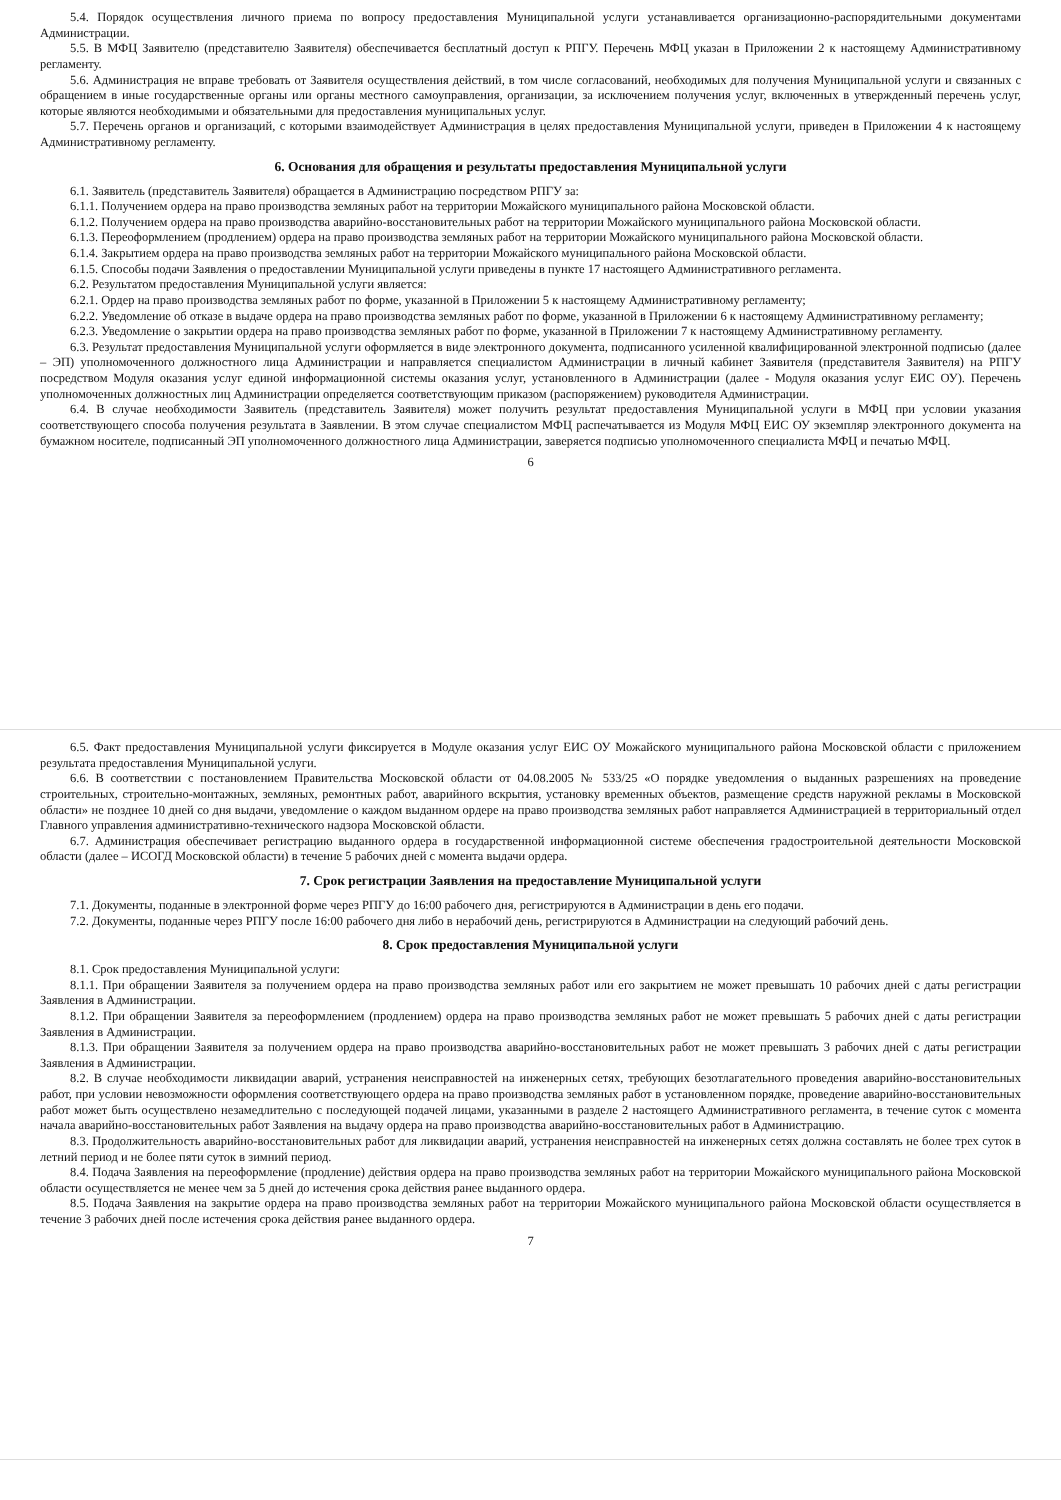5.4. Порядок осуществления личного приема по вопросу предоставления Муниципальной услуги устанавливается организационно-распорядительными документами Администрации.
5.5. В МФЦ Заявителю (представителю Заявителя) обеспечивается бесплатный доступ к РПГУ. Перечень МФЦ указан в Приложении 2 к настоящему Административному регламенту.
5.6. Администрация не вправе требовать от Заявителя осуществления действий, в том числе согласований, необходимых для получения Муниципальной услуги и связанных с обращением в иные государственные органы или органы местного самоуправления, организации, за исключением получения услуг, включенных в утвержденный перечень услуг, которые являются необходимыми и обязательными для предоставления муниципальных услуг.
5.7. Перечень органов и организаций, с которыми взаимодействует Администрация в целях предоставления Муниципальной услуги, приведен в Приложении 4 к настоящему Административному регламенту.
6. Основания для обращения и результаты предоставления Муниципальной услуги
6.1. Заявитель (представитель Заявителя) обращается в Администрацию посредством РПГУ за:
6.1.1. Получением ордера на право производства земляных работ на территории Можайского муниципального района Московской области.
6.1.2. Получением ордера на право производства аварийно-восстановительных работ на территории Можайского муниципального района Московской области.
6.1.3. Переоформлением (продлением) ордера на право производства земляных работ на территории Можайского муниципального района Московской области.
6.1.4. Закрытием ордера на право производства земляных работ на территории Можайского муниципального района Московской области.
6.1.5. Способы подачи Заявления о предоставлении Муниципальной услуги приведены в пункте 17 настоящего Административного регламента.
6.2. Результатом предоставления Муниципальной услуги является:
6.2.1. Ордер на право производства земляных работ по форме, указанной в Приложении 5 к настоящему Административному регламенту;
6.2.2. Уведомление об отказе в выдаче ордера на право производства земляных работ по форме, указанной в Приложении 6 к настоящему Административному регламенту;
6.2.3. Уведомление о закрытии ордера на право производства земляных работ по форме, указанной в Приложении 7 к настоящему Административному регламенту.
6.3. Результат предоставления Муниципальной услуги оформляется в виде электронного документа, подписанного усиленной квалифицированной электронной подписью (далее – ЭП) уполномоченного должностного лица Администрации и направляется специалистом Администрации в личный кабинет Заявителя (представителя Заявителя) на РПГУ посредством Модуля оказания услуг единой информационной системы оказания услуг, установленного в Администрации (далее - Модуля оказания услуг ЕИС ОУ). Перечень уполномоченных должностных лиц Администрации определяется соответствующим приказом (распоряжением) руководителя Администрации.
6.4. В случае необходимости Заявитель (представитель Заявителя) может получить результат предоставления Муниципальной услуги в МФЦ при условии указания соответствующего способа получения результата в Заявлении. В этом случае специалистом МФЦ распечатывается из Модуля МФЦ ЕИС ОУ экземпляр электронного документа на бумажном носителе, подписанный ЭП уполномоченного должностного лица Администрации, заверяется подписью уполномоченного специалиста МФЦ и печатью МФЦ.
6
6.5. Факт предоставления Муниципальной услуги фиксируется в Модуле оказания услуг ЕИС ОУ Можайского муниципального района Московской области с приложением результата предоставления Муниципальной услуги.
6.6. В соответствии с постановлением Правительства Московской области от 04.08.2005 № 533/25 «О порядке уведомления о выданных разрешениях на проведение строительных, строительно-монтажных, земляных, ремонтных работ, аварийного вскрытия, установку временных объектов, размещение средств наружной рекламы в Московской области» не позднее 10 дней со дня выдачи, уведомление о каждом выданном ордере на право производства земляных работ направляется Администрацией в территориальный отдел Главного управления административно-технического надзора Московской области.
6.7. Администрация обеспечивает регистрацию выданного ордера в государственной информационной системе обеспечения градостроительной деятельности Московской области (далее – ИСОГД Московской области) в течение 5 рабочих дней с момента выдачи ордера.
7. Срок регистрации Заявления на предоставление Муниципальной услуги
7.1. Документы, поданные в электронной форме через РПГУ до 16:00 рабочего дня, регистрируются в Администрации в день его подачи.
7.2. Документы, поданные через РПГУ после 16:00 рабочего дня либо в нерабочий день, регистрируются в Администрации на следующий рабочий день.
8. Срок предоставления Муниципальной услуги
8.1. Срок предоставления Муниципальной услуги:
8.1.1. При обращении Заявителя за получением ордера на право производства земляных работ или его закрытием не может превышать 10 рабочих дней с даты регистрации Заявления в Администрации.
8.1.2. При обращении Заявителя за переоформлением (продлением) ордера на право производства земляных работ не может превышать 5 рабочих дней с даты регистрации Заявления в Администрации.
8.1.3. При обращении Заявителя за получением ордера на право производства аварийно-восстановительных работ не может превышать 3 рабочих дней с даты регистрации Заявления в Администрации.
8.2. В случае необходимости ликвидации аварий, устранения неисправностей на инженерных сетях, требующих безотлагательного проведения аварийно-восстановительных работ, при условии невозможности оформления соответствующего ордера на право производства земляных работ в установленном порядке, проведение аварийно-восстановительных работ может быть осуществлено незамедлительно с последующей подачей лицами, указанными в разделе 2 настоящего Административного регламента, в течение суток с момента начала аварийно-восстановительных работ Заявления на выдачу ордера на право производства аварийно-восстановительных работ в Администрацию.
8.3. Продолжительность аварийно-восстановительных работ для ликвидации аварий, устранения неисправностей на инженерных сетях должна составлять не более трех суток в летний период и не более пяти суток в зимний период.
8.4. Подача Заявления на переоформление (продление) действия ордера на право производства земляных работ на территории Можайского муниципального района Московской области осуществляется не менее чем за 5 дней до истечения срока действия ранее выданного ордера.
8.5. Подача Заявления на закрытие ордера на право производства земляных работ на территории Можайского муниципального района Московской области осуществляется в течение 3 рабочих дней после истечения срока действия ранее выданного ордера.
7